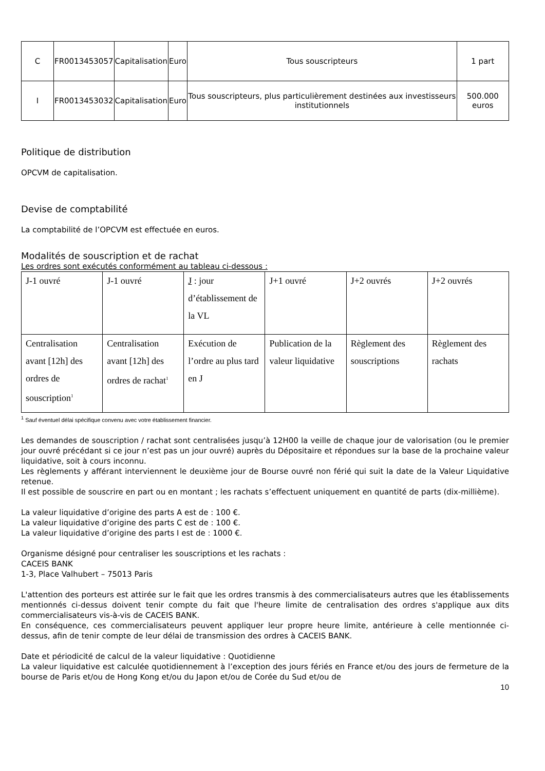| C | FR0013453057 | Capitalisation | Euro | Tous souscripteurs | 1 part |
| I | FR0013453032 | Capitalisation | Euro | Tous souscripteurs, plus particulièrement destinées aux investisseurs institutionnels | 500.000 euros |
Politique de distribution
OPCVM de capitalisation.
Devise de comptabilité
La comptabilité de l’OPCVM est effectuée en euros.
Modalités de souscription et de rachat
Les ordres sont exécutés conformément au tableau ci-dessous :
| J-1 ouvré | J-1 ouvré | J : jour d’établissement de la VL | J+1 ouvré | J+2 ouvrés | J+2 ouvrés |
| Centralisation avant [12h] des ordres de souscription<sup>1</sup> | Centralisation avant [12h] des ordres de rachat<sup>1</sup> | Exécution de l’ordre au plus tard en J | Publication de la valeur liquidative | Règlement des souscriptions | Règlement des rachats |
<sup>1</sup> Sauf éventuel délai spécifique convenu avec votre établissement financier.
Les demandes de souscription / rachat sont centralisées jusqu’à 12H00 la veille de chaque jour de valorisation (ou le premier jour ouvré précédant si ce jour n’est pas un jour ouvré) auprès du Dépositaire et répondues sur la base de la prochaine valeur liquidative, soit à cours inconnu.
Les règlements y afférant interviennent le deuxième jour de Bourse ouvré non férié qui suit la date de la Valeur Liquidative retenue.
Il est possible de souscrire en part ou en montant ; les rachats s’effectuent uniquement en quantité de parts (dix-millième).
La valeur liquidative d’origine des parts A est de : 100 €.
La valeur liquidative d’origine des parts C est de : 100 €.
La valeur liquidative d’origine des parts I est de : 1000 €.
Organisme désigné pour centraliser les souscriptions et les rachats :
CACEIS BANK
1-3, Place Valhubert – 75013 Paris
L'attention des porteurs est attirée sur le fait que les ordres transmis à des commercialisateurs autres que les établissements mentionnés ci-dessus doivent tenir compte du fait que l'heure limite de centralisation des ordres s'applique aux dits commercialisateurs vis-à-vis de CACEIS BANK.
En conséquence, ces commercialisateurs peuvent appliquer leur propre heure limite, antérieure à celle mentionnée ci-dessus, afin de tenir compte de leur délai de transmission des ordres à CACEIS BANK.
Date et périodicité de calcul de la valeur liquidative : Quotidienne
La valeur liquidative est calculée quotidiennement à l’exception des jours fériés en France et/ou des jours de fermeture de la bourse de Paris et/ou de Hong Kong et/ou du Japon et/ou de Corée du Sud et/ou de
10